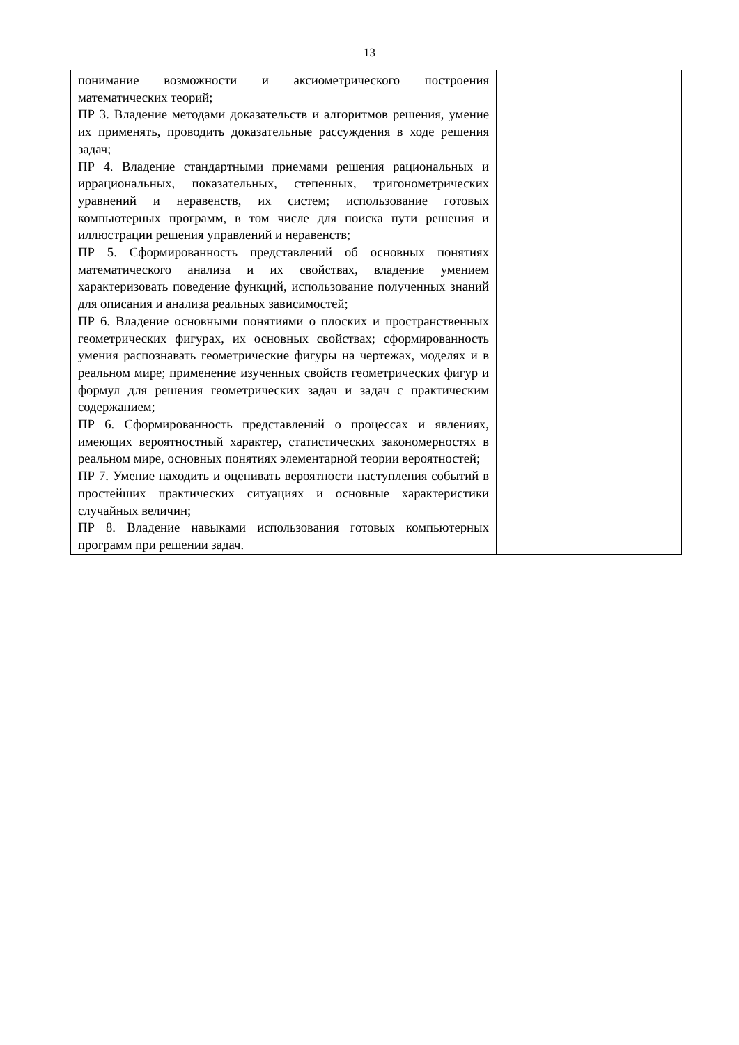13
| понимание возможности и аксиометрического построения математических теорий; ПР 3. Владение методами доказательств и алгоритмов решения, умение их применять, проводить доказательные рассуждения в ходе решения задач; ПР 4. Владение стандартными приемами решения рациональных и иррациональных, показательных, степенных, тригонометрических уравнений и неравенств, их систем; использование готовых компьютерных программ, в том числе для поиска пути решения и иллюстрации решения управлений и неравенств; ПР 5. Сформированность представлений об основных понятиях математического анализа и их свойствах, владение умением характеризовать поведение функций, использование полученных знаний для описания и анализа реальных зависимостей; ПР 6. Владение основными понятиями о плоских и пространственных геометрических фигурах, их основных свойствах; сформированность умения распознавать геометрические фигуры на чертежах, моделях и в реальном мире; применение изученных свойств геометрических фигур и формул для решения геометрических задач и задач с практическим содержанием; ПР 6. Сформированность представлений о процессах и явлениях, имеющих вероятностный характер, статистических закономерностях в реальном мире, основных понятиях элементарной теории вероятностей; ПР 7. Умение находить и оценивать вероятности наступления событий в простейших практических ситуациях и основные характеристики случайных величин; ПР 8. Владение навыками использования готовых компьютерных программ при решении задач. | |